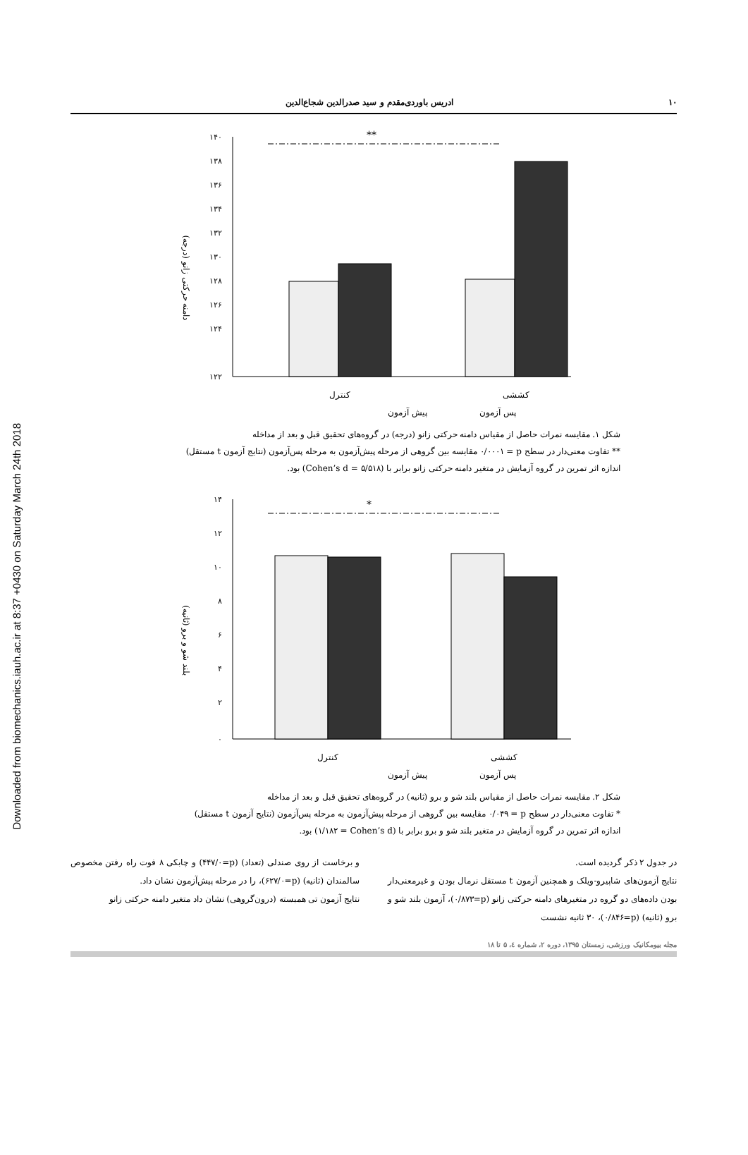Downloaded from biomechanics.iauh.ac.ir at 8:37 +0430 on Saturday March 24th 2018
١٠ ادریس باوردی‌مقدم و سید صدرالدین شجاع‌الدین
دامنه حرکتی زانو (درجه)
١۴٠
١٣٨
١٣۶
١٣۴
١٣٢
١٣٠
١٢٨
١٢۶
١٢۴
١٢٢
**
کنترل
کششی
پیش آزمون
پس آزمون
شکل ١. مقایسه نمرات حاصل از مقیاس دامنه حرکتی زانو (درجه) در گروه‌های تحقیق قبل و بعد از مداخله
** تفاوت معنی‌دار در سطح p = ٠/٠٠٠١ مقایسه بین گروهی از مرحله پیش‌آزمون به مرحله پس‌آزمون (نتایج آزمون t مستقل)
اندازه اثر تمرین در گروه آزمایش در متغیر دامنه حرکتی زانو برابر با (Cohen’s d = ۵/۵١٨) بود.
بلند شو و برو (ثانیه)
١۴
١٢
١٠
٨
۶
۴
٢
٠
*
کنترل
کششی
پیش آزمون
پس آزمون
شکل ٢. مقایسه نمرات حاصل از مقیاس بلند شو و برو (ثانیه) در گروه‌های تحقیق قبل و بعد از مداخله
* تفاوت معنی‌دار در سطح p = ٠/٠۴٩ مقایسه بین گروهی از مرحله پیش‌آزمون به مرحله پس‌آزمون (نتایج آزمون t مستقل)
اندازه اثر تمرین در گروه آزمایش در متغیر بلند شو و برو برابر با (Cohen’s d = ١/١٨٢) بود.
در جدول ٢ ذکر گردیده است.
نتایج آزمون‌های شاپیرو-ویلک و همچنین آزمون t مستقل نرمال بودن و غیرمعنی‌دار بودن داده‌های دو گروه در متغیرهای دامنه حرکتی زانو (p=٠/٨٧٣)، آزمون بلند شو و برو (ثانیه) (p=٠/٨۴۶)، ٣٠ ثانیه نشست
و برخاست از روی صندلی (تعداد) (p=٠/۴۴٧) و چابکی ٨ فوت راه رفتن مخصوص سالمندان (ثانیه) (p=٠/۶٢٧)، را در مرحله پیش‌آزمون نشان داد.
نتایج آزمون تی همبسته (درون‌گروهی) نشان داد متغیر دامنه حرکتی زانو
مجله بیومکانیک ورزشی، زمستان ١٣٩۵، دوره ٢، شماره ٤، ۵ تا ١٨